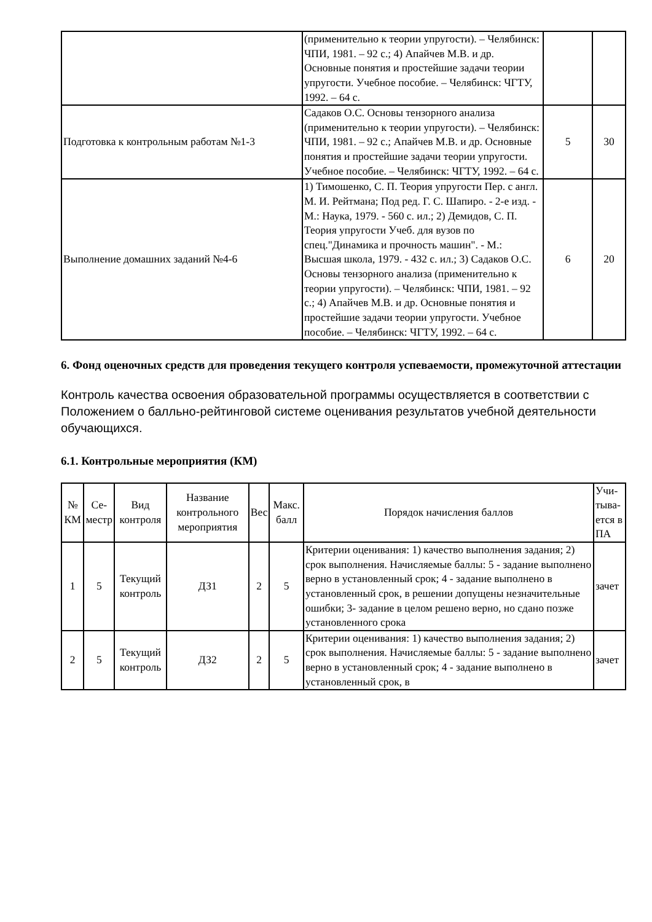| | (применительно к теории упругости). – Челябинск: ЧПИ, 1981. – 92 с.; 4) Апайчев М.В. и др. Основные понятия и простейшие задачи теории упругости. Учебное пособие. – Челябинск: ЧГТУ, 1992. – 64 с. | | |
| Подготовка к контрольным работам №1-3 | Садаков О.С. Основы тензорного анализа (применительно к теории упругости). – Челябинск: ЧПИ, 1981. – 92 с.; Апайчев М.В. и др. Основные понятия и простейшие задачи теории упругости. Учебное пособие. – Челябинск: ЧГТУ, 1992. – 64 с. | 5 | 30 |
| Выполнение домашних заданий №4-6 | 1) Тимошенко, С. П. Теория упругости Пер. с англ. М. И. Рейтмана; Под ред. Г. С. Шапиро. - 2-е изд. - М.: Наука, 1979. - 560 с. ил.; 2) Демидов, С. П. Теория упругости Учеб. для вузов по спец."Динамика и прочность машин". - М.: Высшая школа, 1979. - 432 с. ил.; 3) Садаков О.С. Основы тензорного анализа (применительно к теории упругости). – Челябинск: ЧПИ, 1981. – 92 с.; 4) Апайчев М.В. и др. Основные понятия и простейшие задачи теории упругости. Учебное пособие. – Челябинск: ЧГТУ, 1992. – 64 с. | 6 | 20 |
6. Фонд оценочных средств для проведения текущего контроля успеваемости, промежуточной аттестации
Контроль качества освоения образовательной программы осуществляется в соответствии с Положением о балльно-рейтинговой системе оценивания результатов учебной деятельности обучающихся.
6.1. Контрольные мероприятия (КМ)
| № КМ | Се- местр | Вид контроля | Название контрольного мероприятия | Вес | Макс. балл | Порядок начисления баллов | Учи- тыва- ется в ПА |
| --- | --- | --- | --- | --- | --- | --- | --- |
| 1 | 5 | Текущий контроль | ДЗ1 | 2 | 5 | Критерии оценивания: 1) качество выполнения задания; 2) срок выполнения. Начисляемые баллы: 5 - задание выполнено верно в установленный срок; 4 - задание выполнено в установленный срок, в решении допущены незначительные ошибки; 3- задание в целом решено верно, но сдано позже установленного срока | зачет |
| 2 | 5 | Текущий контроль | ДЗ2 | 2 | 5 | Критерии оценивания: 1) качество выполнения задания; 2) срок выполнения. Начисляемые баллы: 5 - задание выполнено верно в установленный срок; 4 - задание выполнено в установленный срок, в | зачет |